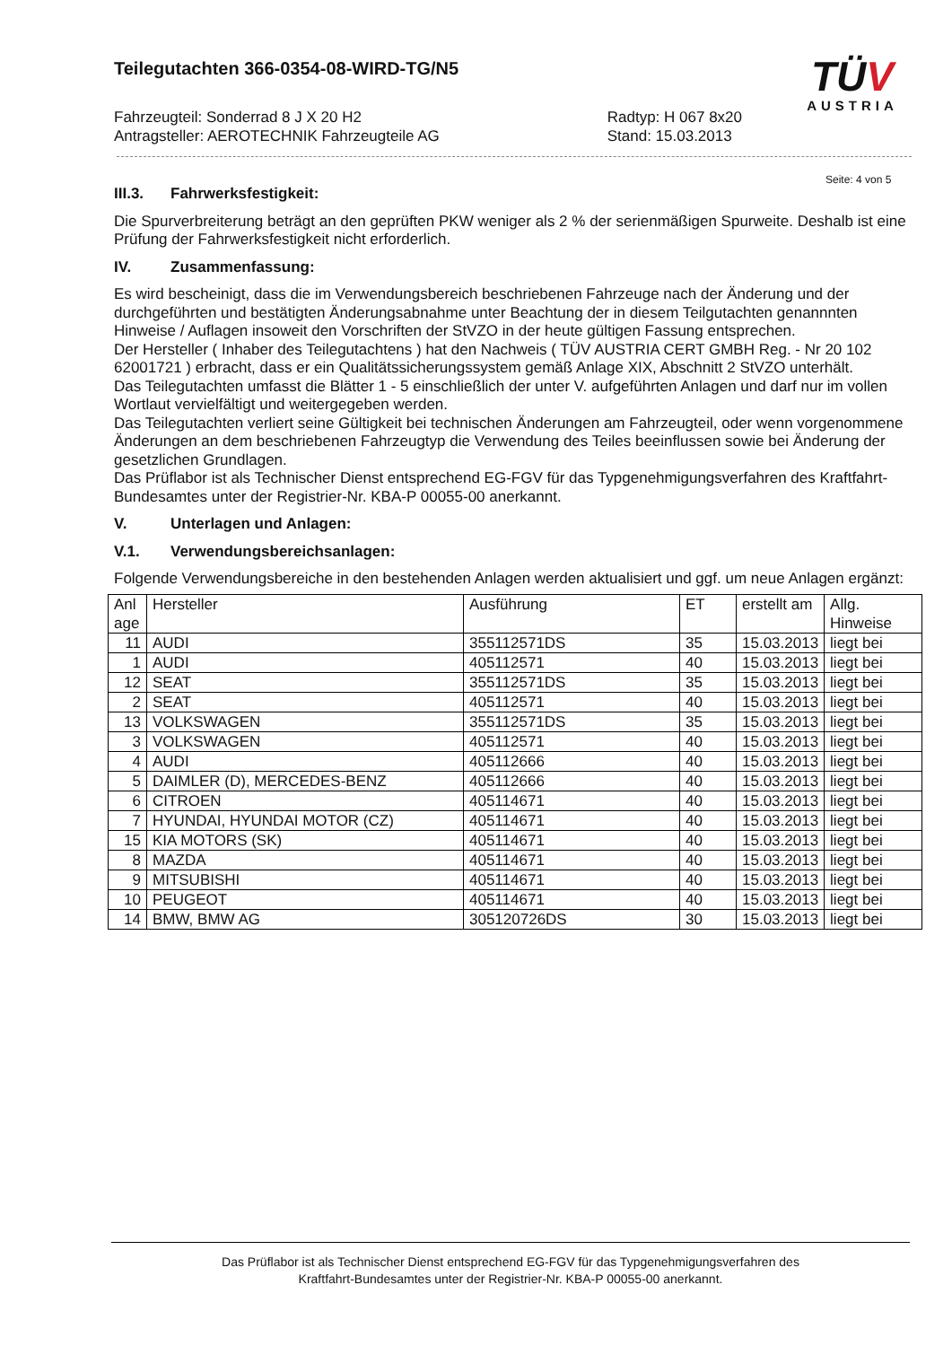Teilegutachten 366-0354-08-WIRD-TG/N5
TÜV
AUSTRIA
Fahrzeugteil: Sonderrad 8 J X 20 H2
Antragsteller: AEROTECHNIK Fahrzeugteile AG
Radtyp: H 067 8x20
Stand: 15.03.2013
Seite: 4 von 5
III.3. Fahrwerksfestigkeit:
Die Spurverbreiterung beträgt an den geprüften PKW weniger als 2 % der serienmäßigen Spurweite. Deshalb ist eine Prüfung der Fahrwerksfestigkeit nicht erforderlich.
IV. Zusammenfassung:
Es wird bescheinigt, dass die im Verwendungsbereich beschriebenen Fahrzeuge nach der Änderung und der durchgeführten und bestätigten Änderungsabnahme unter Beachtung der in diesem Teilgutachten genannnten Hinweise / Auflagen insoweit den Vorschriften der StVZO in der heute gültigen Fassung entsprechen.
Der Hersteller ( Inhaber des Teilegutachtens ) hat den Nachweis ( TÜV AUSTRIA CERT GMBH Reg. - Nr 20 102 62001721 ) erbracht, dass er ein Qualitätssicherungssystem gemäß Anlage XIX, Abschnitt 2 StVZO unterhält.
Das Teilegutachten umfasst die Blätter 1 - 5 einschließlich der unter V. aufgeführten Anlagen und darf nur im vollen Wortlaut vervielfältigt und weitergegeben werden.
Das Teilegutachten verliert seine Gültigkeit bei technischen Änderungen am Fahrzeugteil, oder wenn vorgenommene Änderungen an dem beschriebenen Fahrzeugtyp die Verwendung des Teiles beeinflussen sowie bei Änderung der gesetzlichen Grundlagen.
Das Prüflabor ist als Technischer Dienst entsprechend EG-FGV für das Typgenehmigungsverfahren des Kraftfahrt-Bundesamtes unter der Registrier-Nr. KBA-P 00055-00 anerkannt.
V. Unterlagen und Anlagen:
V.1. Verwendungsbereichsanlagen:
Folgende Verwendungsbereiche in den bestehenden Anlagen werden aktualisiert und ggf. um neue Anlagen ergänzt:
| Anl age | Hersteller | Ausführung | ET | erstellt am | Allg. Hinweise |
| --- | --- | --- | --- | --- | --- |
| 11 | AUDI | 355112571DS | 35 | 15.03.2013 | liegt bei |
| 1 | AUDI | 405112571 | 40 | 15.03.2013 | liegt bei |
| 12 | SEAT | 355112571DS | 35 | 15.03.2013 | liegt bei |
| 2 | SEAT | 405112571 | 40 | 15.03.2013 | liegt bei |
| 13 | VOLKSWAGEN | 355112571DS | 35 | 15.03.2013 | liegt bei |
| 3 | VOLKSWAGEN | 405112571 | 40 | 15.03.2013 | liegt bei |
| 4 | AUDI | 405112666 | 40 | 15.03.2013 | liegt bei |
| 5 | DAIMLER (D), MERCEDES-BENZ | 405112666 | 40 | 15.03.2013 | liegt bei |
| 6 | CITROEN | 405114671 | 40 | 15.03.2013 | liegt bei |
| 7 | HYUNDAI, HYUNDAI MOTOR (CZ) | 405114671 | 40 | 15.03.2013 | liegt bei |
| 15 | KIA MOTORS (SK) | 405114671 | 40 | 15.03.2013 | liegt bei |
| 8 | MAZDA | 405114671 | 40 | 15.03.2013 | liegt bei |
| 9 | MITSUBISHI | 405114671 | 40 | 15.03.2013 | liegt bei |
| 10 | PEUGEOT | 405114671 | 40 | 15.03.2013 | liegt bei |
| 14 | BMW, BMW AG | 305120726DS | 30 | 15.03.2013 | liegt bei |
Das Prüflabor ist als Technischer Dienst entsprechend EG-FGV für das Typgenehmigungsverfahren des
Kraftfahrt-Bundesamtes unter der Registrier-Nr. KBA-P 00055-00 anerkannt.